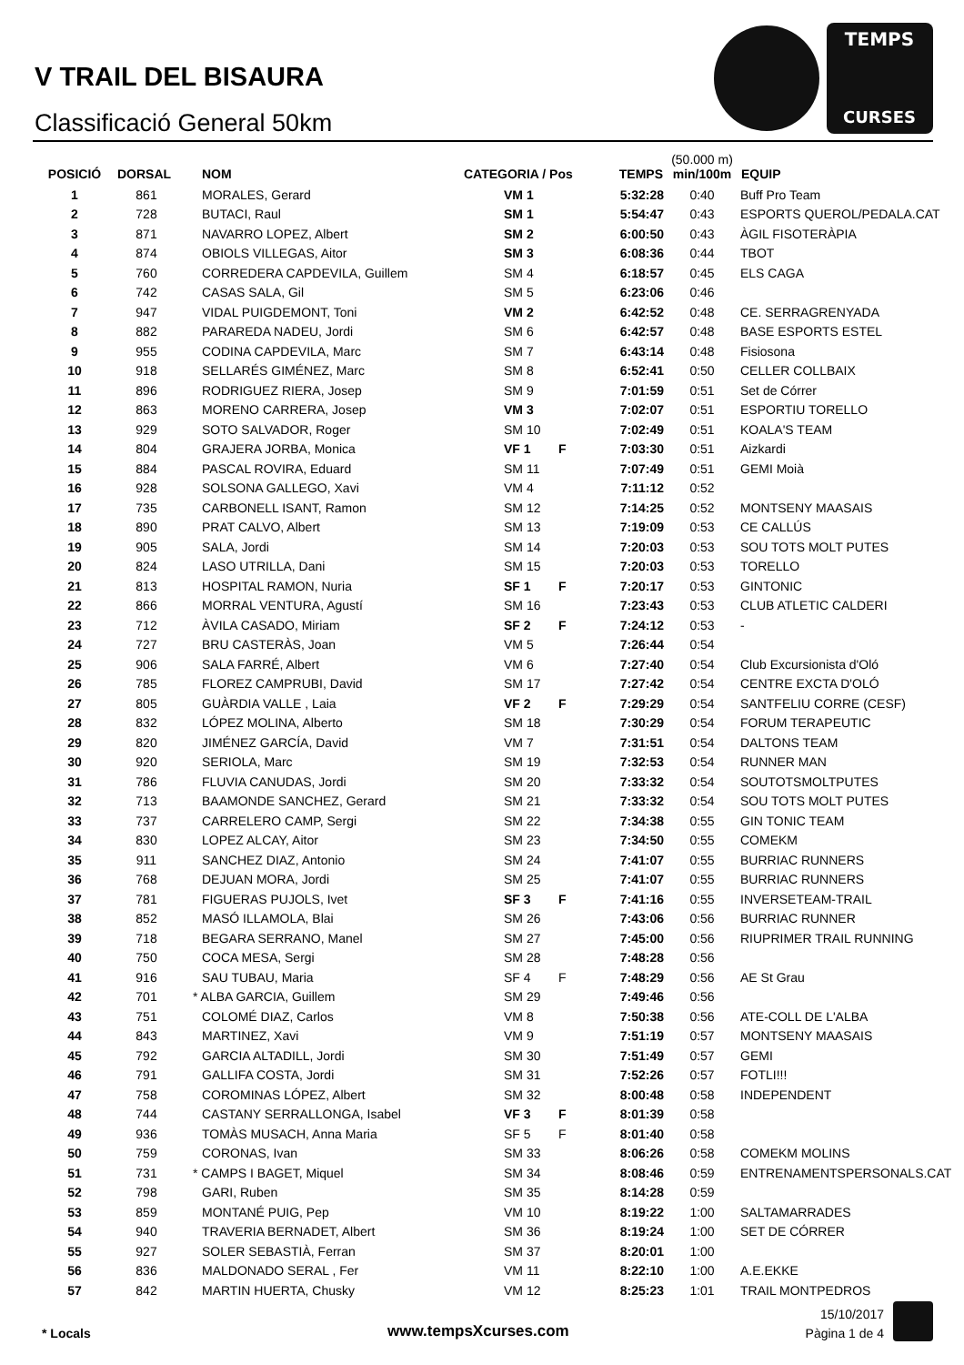V TRAIL DEL BISAURA
Classificació General 50km
TEMPS
CURSES
| POSICIÓ | DORSAL | NOM | CATEGORIA / Pos | | TEMPS | (50.000 m) min/100m | EQUIP |
| --- | --- | --- | --- | --- | --- | --- | --- |
| 1 | 861 | MORALES, Gerard | VM 1 | | 5:32:28 | 0:40 | Buff Pro Team |
| 2 | 728 | BUTACI, Raul | SM 1 | | 5:54:47 | 0:43 | ESPORTS QUEROL/PEDALA.CAT |
| 3 | 871 | NAVARRO LOPEZ, Albert | SM 2 | | 6:00:50 | 0:43 | ÀGIL FISOTERÀPIA |
| 4 | 874 | OBIOLS VILLEGAS, Aitor | SM 3 | | 6:08:36 | 0:44 | TBOT |
| 5 | 760 | CORREDERA CAPDEVILA, Guillem | SM 4 | | 6:18:57 | 0:45 | ELS CAGA |
| 6 | 742 | CASAS SALA, Gil | SM 5 | | 6:23:06 | 0:46 | |
| 7 | 947 | VIDAL PUIGDEMONT, Toni | VM 2 | | 6:42:52 | 0:48 | CE. SERRAGRENYADA |
| 8 | 882 | PARAREDA NADEU, Jordi | SM 6 | | 6:42:57 | 0:48 | BASE ESPORTS ESTEL |
| 9 | 955 | CODINA CAPDEVILA, Marc | SM 7 | | 6:43:14 | 0:48 | Fisiosona |
| 10 | 918 | SELLARÉS GIMÉNEZ, Marc | SM 8 | | 6:52:41 | 0:50 | CELLER COLLBAIX |
| 11 | 896 | RODRIGUEZ RIERA, Josep | SM 9 | | 7:01:59 | 0:51 | Set de Córrer |
| 12 | 863 | MORENO CARRERA, Josep | VM 3 | | 7:02:07 | 0:51 | ESPORTIU TORELLO |
| 13 | 929 | SOTO SALVADOR, Roger | SM 10 | | 7:02:49 | 0:51 | KOALA'S TEAM |
| 14 | 804 | GRAJERA JORBA, Monica | VF 1 | F | 7:03:30 | 0:51 | Aizkardi |
| 15 | 884 | PASCAL ROVIRA, Eduard | SM 11 | | 7:07:49 | 0:51 | GEMI Moià |
| 16 | 928 | SOLSONA GALLEGO, Xavi | VM 4 | | 7:11:12 | 0:52 | |
| 17 | 735 | CARBONELL ISANT, Ramon | SM 12 | | 7:14:25 | 0:52 | MONTSENY MAASAIS |
| 18 | 890 | PRAT CALVO, Albert | SM 13 | | 7:19:09 | 0:53 | CE CALLÚS |
| 19 | 905 | SALA, Jordi | SM 14 | | 7:20:03 | 0:53 | SOU TOTS MOLT PUTES |
| 20 | 824 | LASO UTRILLA, Dani | SM 15 | | 7:20:03 | 0:53 | TORELLO |
| 21 | 813 | HOSPITAL RAMON, Nuria | SF 1 | F | 7:20:17 | 0:53 | GINTONIC |
| 22 | 866 | MORRAL VENTURA, Agustí | SM 16 | | 7:23:43 | 0:53 | CLUB ATLETIC CALDERI |
| 23 | 712 | ÀVILA CASADO, Miriam | SF 2 | F | 7:24:12 | 0:53 | - |
| 24 | 727 | BRU CASTERÀS, Joan | VM 5 | | 7:26:44 | 0:54 | |
| 25 | 906 | SALA FARRÉ, Albert | VM 6 | | 7:27:40 | 0:54 | Club Excursionista d'Oló |
| 26 | 785 | FLOREZ CAMPRUBI, David | SM 17 | | 7:27:42 | 0:54 | CENTRE EXCTA D'OLÓ |
| 27 | 805 | GUÀRDIA VALLE , Laia | VF 2 | F | 7:29:29 | 0:54 | SANTFELIU CORRE (CESF) |
| 28 | 832 | LÓPEZ MOLINA, Alberto | SM 18 | | 7:30:29 | 0:54 | FORUM TERAPEUTIC |
| 29 | 820 | JIMÉNEZ GARCÍA, David | VM 7 | | 7:31:51 | 0:54 | DALTONS TEAM |
| 30 | 920 | SERIOLA, Marc | SM 19 | | 7:32:53 | 0:54 | RUNNER MAN |
| 31 | 786 | FLUVIA CANUDAS, Jordi | SM 20 | | 7:33:32 | 0:54 | SOUTOTSMOLTPUTES |
| 32 | 713 | BAAMONDE SANCHEZ, Gerard | SM 21 | | 7:33:32 | 0:54 | SOU TOTS MOLT PUTES |
| 33 | 737 | CARRELERO CAMP, Sergi | SM 22 | | 7:34:38 | 0:55 | GIN TONIC TEAM |
| 34 | 830 | LOPEZ ALCAY, Aitor | SM 23 | | 7:34:50 | 0:55 | COMEKM |
| 35 | 911 | SANCHEZ DIAZ, Antonio | SM 24 | | 7:41:07 | 0:55 | BURRIAC RUNNERS |
| 36 | 768 | DEJUAN MORA, Jordi | SM 25 | | 7:41:07 | 0:55 | BURRIAC RUNNERS |
| 37 | 781 | FIGUERAS PUJOLS, Ivet | SF 3 | F | 7:41:16 | 0:55 | INVERSETEAM-TRAIL |
| 38 | 852 | MASÓ ILLAMOLA, Blai | SM 26 | | 7:43:06 | 0:56 | BURRIAC RUNNER |
| 39 | 718 | BEGARA SERRANO, Manel | SM 27 | | 7:45:00 | 0:56 | RIUPRIMER TRAIL RUNNING |
| 40 | 750 | COCA MESA, Sergi | SM 28 | | 7:48:28 | 0:56 | |
| 41 | 916 | SAU TUBAU, Maria | SF 4 | F | 7:48:29 | 0:56 | AE St Grau |
| 42 | 701 | * ALBA GARCIA, Guillem | SM 29 | | 7:49:46 | 0:56 | |
| 43 | 751 | COLOMÉ DIAZ, Carlos | VM 8 | | 7:50:38 | 0:56 | ATE-COLL DE L'ALBA |
| 44 | 843 | MARTINEZ, Xavi | VM 9 | | 7:51:19 | 0:57 | MONTSENY MAASAIS |
| 45 | 792 | GARCIA ALTADILL, Jordi | SM 30 | | 7:51:49 | 0:57 | GEMI |
| 46 | 791 | GALLIFA COSTA, Jordi | SM 31 | | 7:52:26 | 0:57 | FOTLI!!! |
| 47 | 758 | COROMINAS LÓPEZ, Albert | SM 32 | | 8:00:48 | 0:58 | INDEPENDENT |
| 48 | 744 | CASTANY SERRALLONGA, Isabel | VF 3 | F | 8:01:39 | 0:58 | |
| 49 | 936 | TOMÀS MUSACH, Anna Maria | SF 5 | F | 8:01:40 | 0:58 | |
| 50 | 759 | CORONAS, Ivan | SM 33 | | 8:06:26 | 0:58 | COMEKM MOLINS |
| 51 | 731 | * CAMPS I BAGET, Miquel | SM 34 | | 8:08:46 | 0:59 | ENTRENAMENTSPERSONALS.CAT |
| 52 | 798 | GARI, Ruben | SM 35 | | 8:14:28 | 0:59 | |
| 53 | 859 | MONTANÉ PUIG, Pep | VM 10 | | 8:19:22 | 1:00 | SALTAMARRADES |
| 54 | 940 | TRAVERIA BERNADET, Albert | SM 36 | | 8:19:24 | 1:00 | SET DE CÓRRER |
| 55 | 927 | SOLER SEBASTIÀ, Ferran | SM 37 | | 8:20:01 | 1:00 | |
| 56 | 836 | MALDONADO SERAL , Fer | VM 11 | | 8:22:10 | 1:00 | A.E.EKKE |
| 57 | 842 | MARTIN HUERTA, Chusky | VM 12 | | 8:25:23 | 1:01 | TRAIL MONTPEDROS |
* Locals www.tempsXcurses.com
15/10/2017
Pàgina 1 de 4